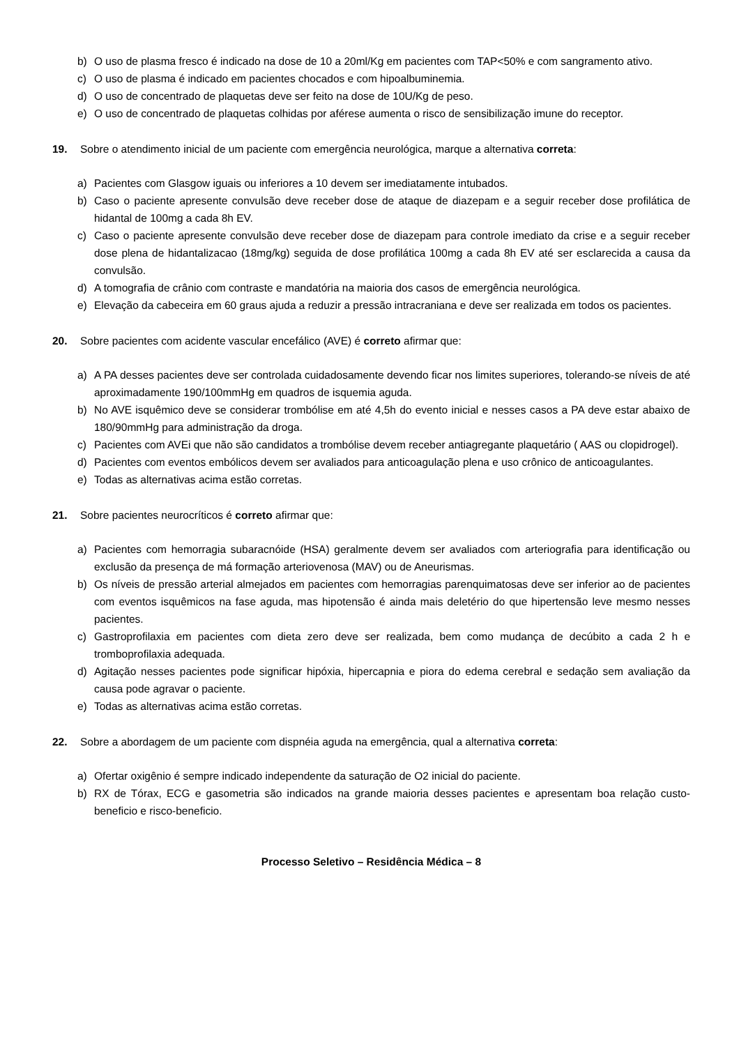b) O uso de plasma fresco é indicado na dose de 10 a 20ml/Kg em pacientes com TAP<50% e com sangramento ativo.
c) O uso de plasma é indicado em pacientes chocados e com hipoalbuminemia.
d) O uso de concentrado de plaquetas deve ser feito na dose de 10U/Kg de peso.
e) O uso de concentrado de plaquetas colhidas por aférese aumenta o risco de sensibilização imune do receptor.
19. Sobre o atendimento inicial de um paciente com emergência neurológica, marque a alternativa correta:
a) Pacientes com Glasgow iguais ou inferiores a 10 devem ser imediatamente intubados.
b) Caso o paciente apresente convulsão deve receber dose de ataque de diazepam e a seguir receber dose profilática de hidantal de 100mg a cada 8h EV.
c) Caso o paciente apresente convulsão deve receber dose de diazepam para controle imediato da crise e a seguir receber dose plena de hidantalizacao (18mg/kg) seguida de dose profilática 100mg a cada 8h EV até ser esclarecida a causa da convulsão.
d) A tomografia de crânio com contraste e mandatória na maioria dos casos de emergência neurológica.
e) Elevação da cabeceira em 60 graus ajuda a reduzir a pressão intracraniana e deve ser realizada em todos os pacientes.
20. Sobre pacientes com acidente vascular encefálico (AVE) é correto afirmar que:
a) A PA desses pacientes deve ser controlada cuidadosamente devendo ficar nos limites superiores, tolerando-se níveis de até aproximadamente 190/100mmHg em quadros de isquemia aguda.
b) No AVE isquêmico deve se considerar trombólise em até 4,5h do evento inicial e nesses casos a PA deve estar abaixo de 180/90mmHg para administração da droga.
c) Pacientes com AVEi que não são candidatos a trombólise devem receber antiagregante plaquetário ( AAS ou clopidrogel).
d) Pacientes com eventos embólicos devem ser avaliados para anticoagulação plena e uso crônico de anticoagulantes.
e) Todas as alternativas acima estão corretas.
21. Sobre pacientes neurocríticos é correto afirmar que:
a) Pacientes com hemorragia subaracnóide (HSA) geralmente devem ser avaliados com arteriografia para identificação ou exclusão da presença de má formação arteriovenosa (MAV) ou de Aneurismas.
b) Os níveis de pressão arterial almejados em pacientes com hemorragias parenquimatosas deve ser inferior ao de pacientes com eventos isquêmicos na fase aguda, mas hipotensão é ainda mais deletério do que hipertensão leve mesmo nesses pacientes.
c) Gastroprofilaxia em pacientes com dieta zero deve ser realizada, bem como mudança de decúbito a cada 2 h e tromboprofilaxia adequada.
d) Agitação nesses pacientes pode significar hipóxia, hipercapnia e piora do edema cerebral e sedação sem avaliação da causa pode agravar o paciente.
e) Todas as alternativas acima estão corretas.
22. Sobre a abordagem de um paciente com dispnéia aguda na emergência, qual a alternativa correta:
a) Ofertar oxigênio é sempre indicado independente da saturação de O2 inicial do paciente.
b) RX de Tórax, ECG e gasometria são indicados na grande maioria desses pacientes e apresentam boa relação custo-beneficio e risco-beneficio.
Processo Seletivo – Residência Médica – 8